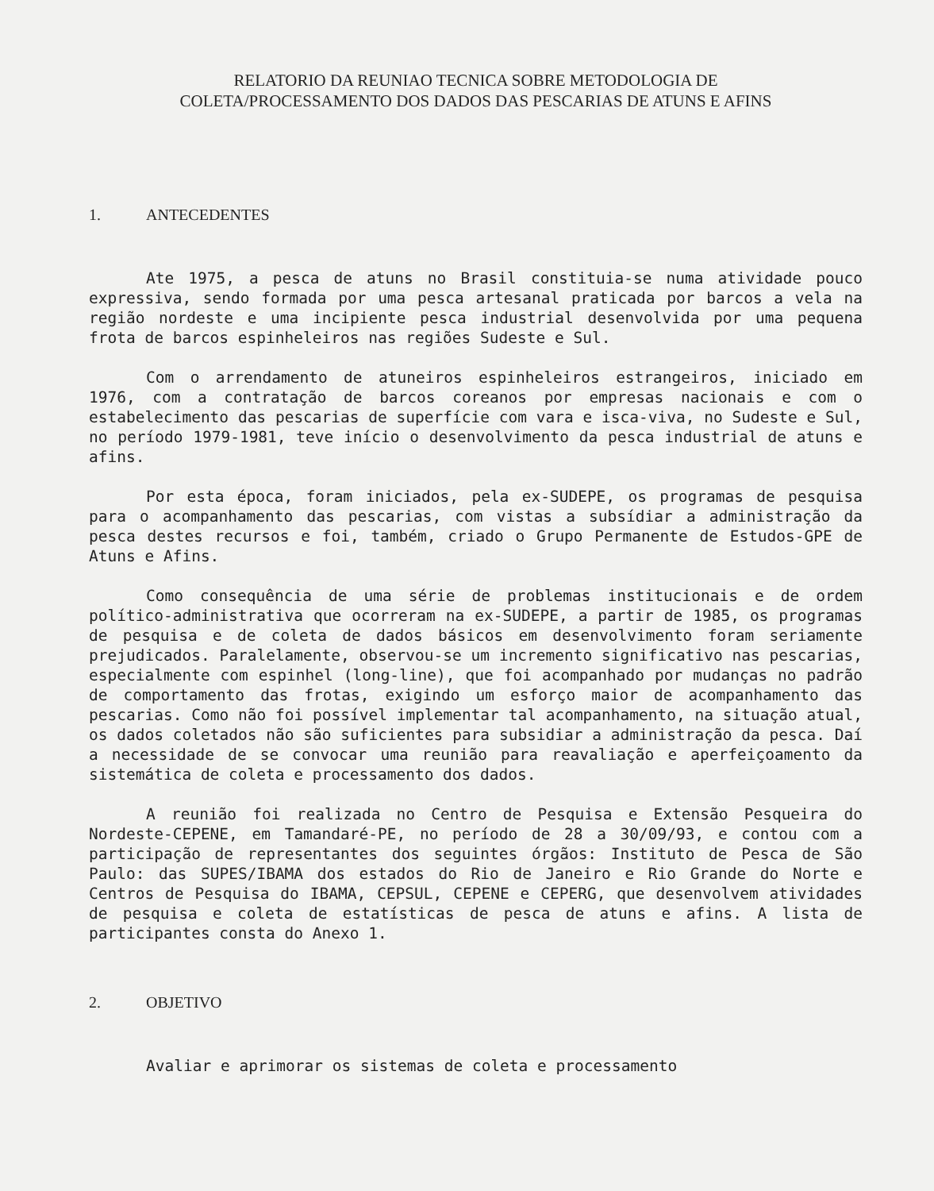RELATORIO DA REUNIAO TECNICA SOBRE METODOLOGIA DE
COLETA/PROCESSAMENTO DOS DADOS DAS PESCARIAS DE ATUNS E AFINS
1. ANTECEDENTES
Ate 1975, a pesca de atuns no Brasil constituia-se numa atividade pouco expressiva, sendo formada por uma pesca artesanal praticada por barcos a vela na região nordeste e uma incipiente pesca industrial desenvolvida por uma pequena frota de barcos espinheleiros nas regiões Sudeste e Sul.
Com o arrendamento de atuneiros espinheleiros estrangeiros, iniciado em 1976, com a contratação de barcos coreanos por empresas nacionais e com o estabelecimento das pescarias de superfície com vara e isca-viva, no Sudeste e Sul, no período 1979-1981, teve início o desenvolvimento da pesca industrial de atuns e afins.
Por esta época, foram iniciados, pela ex-SUDEPE, os programas de pesquisa para o acompanhamento das pescarias, com vistas a subsídiar a administração da pesca destes recursos e foi, também, criado o Grupo Permanente de Estudos-GPE de Atuns e Afins.
Como consequência de uma série de problemas institucionais e de ordem político-administrativa que ocorreram na ex-SUDEPE, a partir de 1985, os programas de pesquisa e de coleta de dados básicos em desenvolvimento foram seriamente prejudicados. Paralelamente, observou-se um incremento significativo nas pescarias, especialmente com espinhel (long-line), que foi acompanhado por mudanças no padrão de comportamento das frotas, exigindo um esforço maior de acompanhamento das pescarias. Como não foi possível implementar tal acompanhamento, na situação atual, os dados coletados não são suficientes para subsidiar a administração da pesca. Daí a necessidade de se convocar uma reunião para reavaliação e aperfeiçoamento da sistemática de coleta e processamento dos dados.
A reunião foi realizada no Centro de Pesquisa e Extensão Pesqueira do Nordeste-CEPENE, em Tamandaré-PE, no período de 28 a 30/09/93, e contou com a participação de representantes dos seguintes órgãos: Instituto de Pesca de São Paulo: das SUPES/IBAMA dos estados do Rio de Janeiro e Rio Grande do Norte e Centros de Pesquisa do IBAMA, CEPSUL, CEPENE e CEPERG, que desenvolvem atividades de pesquisa e coleta de estatísticas de pesca de atuns e afins. A lista de participantes consta do Anexo 1.
2. OBJETIVO
Avaliar e aprimorar os sistemas de coleta e processamento